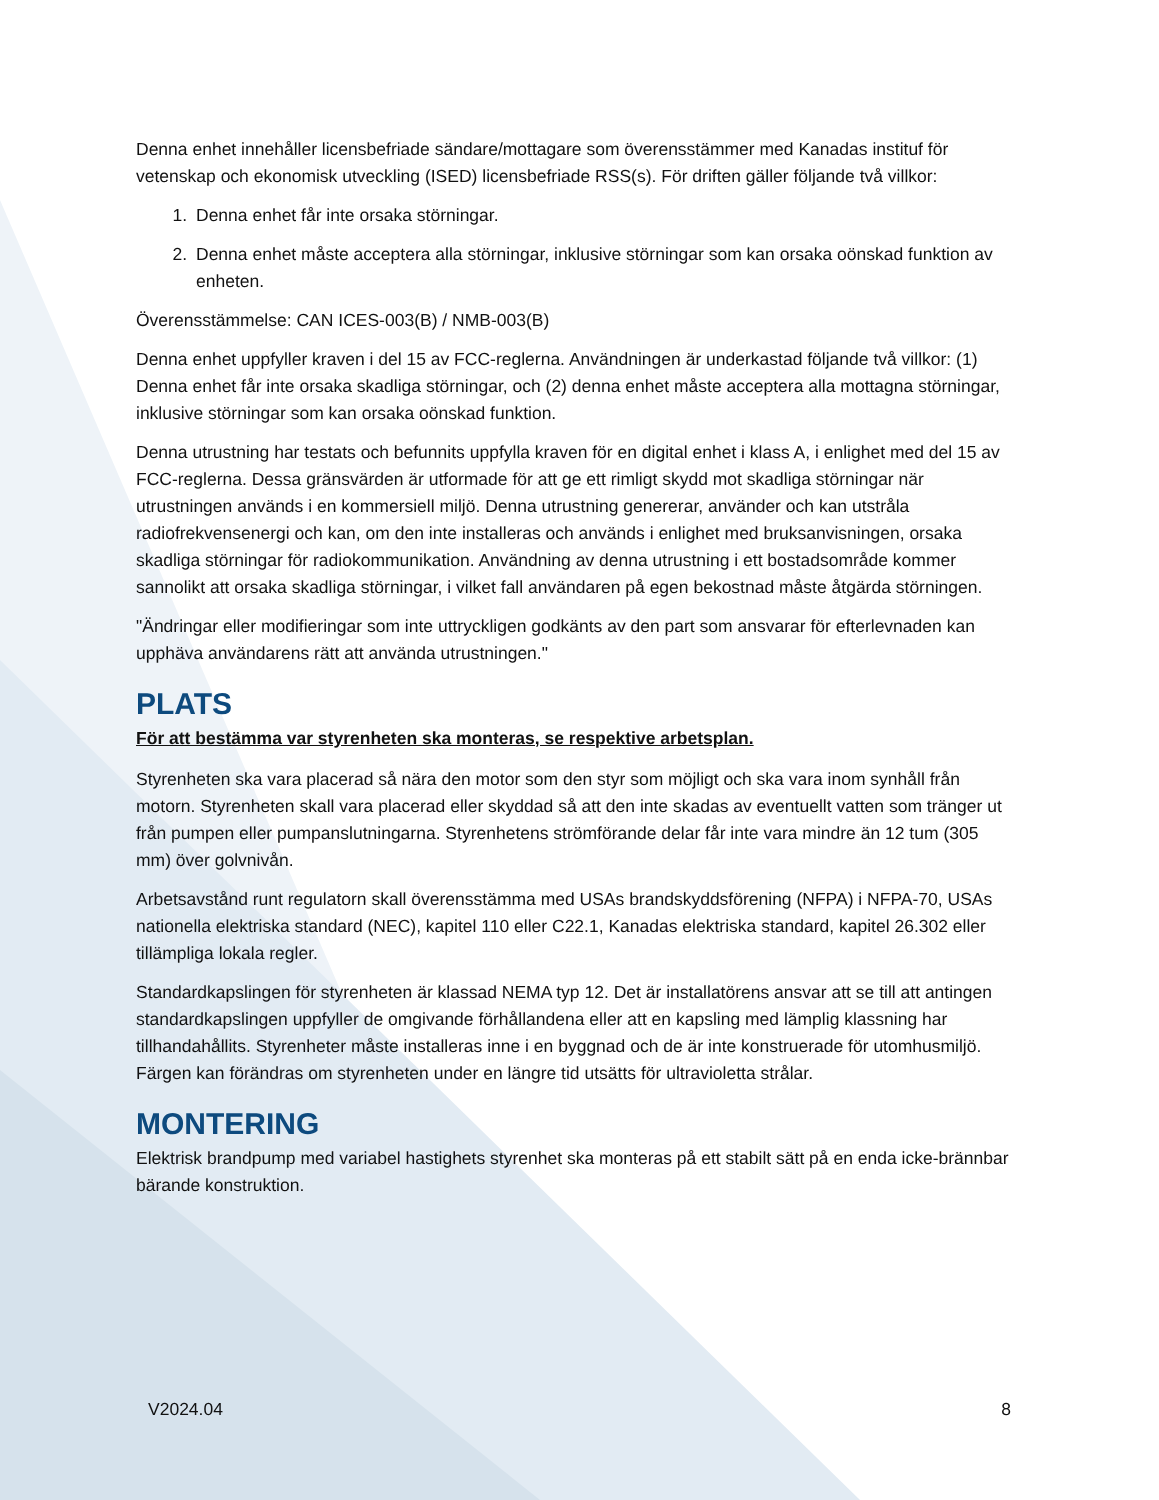Denna enhet innehåller licensbefriade sändare/mottagare som överensstämmer med Kanadas instituf för vetenskap och ekonomisk utveckling (ISED) licensbefriade RSS(s). För driften gäller följande två villkor:
1. Denna enhet får inte orsaka störningar.
2. Denna enhet måste acceptera alla störningar, inklusive störningar som kan orsaka oönskad funktion av enheten.
Överensstämmelse: CAN ICES-003(B) / NMB-003(B)
Denna enhet uppfyller kraven i del 15 av FCC-reglerna. Användningen är underkastad följande två villkor: (1) Denna enhet får inte orsaka skadliga störningar, och (2) denna enhet måste acceptera alla mottagna störningar, inklusive störningar som kan orsaka oönskad funktion.
Denna utrustning har testats och befunnits uppfylla kraven för en digital enhet i klass A, i enlighet med del 15 av FCC-reglerna. Dessa gränsvärden är utformade för att ge ett rimligt skydd mot skadliga störningar när utrustningen används i en kommersiell miljö. Denna utrustning genererar, använder och kan utstråla radiofrekvensenergi och kan, om den inte installeras och används i enlighet med bruksanvisningen, orsaka skadliga störningar för radiokommunikation. Användning av denna utrustning i ett bostadsområde kommer sannolikt att orsaka skadliga störningar, i vilket fall användaren på egen bekostnad måste åtgärda störningen.
"Ändringar eller modifieringar som inte uttryckligen godkänts av den part som ansvarar för efterlevnaden kan upphäva användarens rätt att använda utrustningen."
PLATS
För att bestämma var styrenheten ska monteras, se respektive arbetsplan.
Styrenheten ska vara placerad så nära den motor som den styr som möjligt och ska vara inom synhåll från motorn. Styrenheten skall vara placerad eller skyddad så att den inte skadas av eventuellt vatten som tränger ut från pumpen eller pumpanslutningarna. Styrenhetens strömförande delar får inte vara mindre än 12 tum (305 mm) över golvnivån.
Arbetsavstånd runt regulatorn skall överensstämma med USAs brandskyddsförening (NFPA) i NFPA-70, USAs nationella elektriska standard (NEC), kapitel 110 eller C22.1, Kanadas elektriska standard, kapitel 26.302 eller tillämpliga lokala regler.
Standardkapslingen för styrenheten är klassad NEMA typ 12. Det är installatörens ansvar att se till att antingen standardkapslingen uppfyller de omgivande förhållandena eller att en kapsling med lämplig klassning har tillhandahållits. Styrenheter måste installeras inne i en byggnad och de är inte konstruerade för utomhusmiljö. Färgen kan förändras om styrenheten under en längre tid utsätts för ultravioletta strålar.
MONTERING
Elektrisk brandpump med variabel hastighets styrenhet ska monteras på ett stabilt sätt på en enda icke-brännbar bärande konstruktion.
V2024.04 8